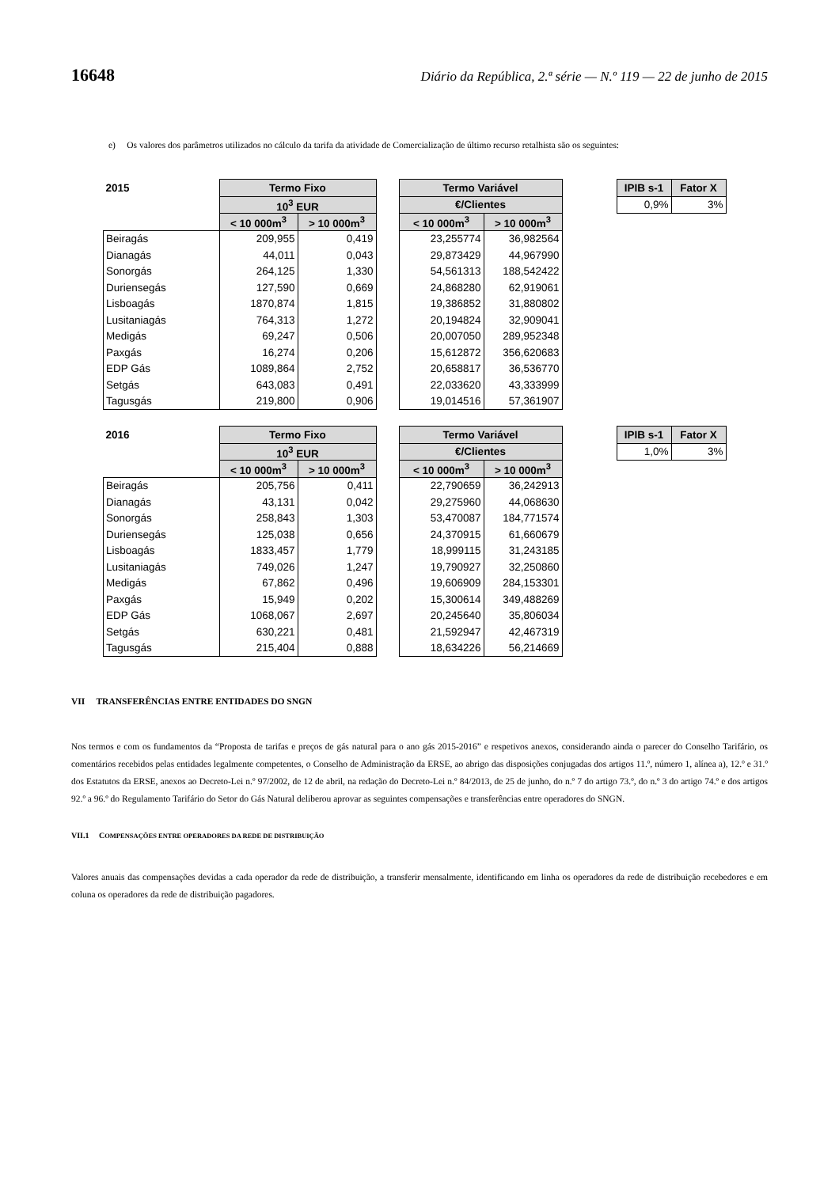16648 Diário da República, 2.ª série — N.º 119 — 22 de junho de 2015
e) Os valores dos parâmetros utilizados no cálculo da tarifa da atividade de Comercialização de último recurso retalhista são os seguintes:
| 2015 | Termo Fixo | | | Termo Variável | |
| | 10<sup>3</sup> EUR | | | €/Clientes | |
| | < 10 000m<sup>3</sup> | > 10 000m<sup>3</sup> | | < 10 000m<sup>3</sup> | > 10 000m<sup>3</sup> |
| Beiragás | 209,955 | 0,419 | | 23,255774 | 36,982564 |
| Dianagás | 44,011 | 0,043 | | 29,873429 | 44,967990 |
| Sonorgás | 264,125 | 1,330 | | 54,561313 | 188,542422 |
| Duriensegás | 127,590 | 0,669 | | 24,868280 | 62,919061 |
| Lisboagás | 1870,874 | 1,815 | | 19,386852 | 31,880802 |
| Lusitaniagás | 764,313 | 1,272 | | 20,194824 | 32,909041 |
| Medigás | 69,247 | 0,506 | | 20,007050 | 289,952348 |
| Paxgás | 16,274 | 0,206 | | 15,612872 | 356,620683 |
| EDP Gás | 1089,864 | 2,752 | | 20,658817 | 36,536770 |
| Setgás | 643,083 | 0,491 | | 22,033620 | 43,333999 |
| Tagusgás | 219,800 | 0,906 | | 19,014516 | 57,361907 |
| IPIB s-1 | Fator X |
| --- | --- |
| 0,9% | 3% |
| 2016 | Termo Fixo | | | Termo Variável | |
| | 10<sup>3</sup> EUR | | | €/Clientes | |
| | < 10 000m<sup>3</sup> | > 10 000m<sup>3</sup> | | < 10 000m<sup>3</sup> | > 10 000m<sup>3</sup> |
| Beiragás | 205,756 | 0,411 | | 22,790659 | 36,242913 |
| Dianagás | 43,131 | 0,042 | | 29,275960 | 44,068630 |
| Sonorgás | 258,843 | 1,303 | | 53,470087 | 184,771574 |
| Duriensegás | 125,038 | 0,656 | | 24,370915 | 61,660679 |
| Lisboagás | 1833,457 | 1,779 | | 18,999115 | 31,243185 |
| Lusitaniagás | 749,026 | 1,247 | | 19,790927 | 32,250860 |
| Medigás | 67,862 | 0,496 | | 19,606909 | 284,153301 |
| Paxgás | 15,949 | 0,202 | | 15,300614 | 349,488269 |
| EDP Gás | 1068,067 | 2,697 | | 20,245640 | 35,806034 |
| Setgás | 630,221 | 0,481 | | 21,592947 | 42,467319 |
| Tagusgás | 215,404 | 0,888 | | 18,634226 | 56,214669 |
| IPIB s-1 | Fator X |
| --- | --- |
| 1,0% | 3% |
VII TRANSFERÊNCIAS ENTRE ENTIDADES DO SNGN
Nos termos e com os fundamentos da “Proposta de tarifas e preços de gás natural para o ano gás 2015-2016” e respetivos anexos, considerando ainda o parecer do Conselho Tarifário, os comentários recebidos pelas entidades legalmente competentes, o Conselho de Administração da ERSE, ao abrigo das disposições conjugadas dos artigos 11.º, número 1, alínea a), 12.º e 31.º dos Estatutos da ERSE, anexos ao Decreto-Lei n.º 97/2002, de 12 de abril, na redação do Decreto-Lei n.º 84/2013, de 25 de junho, do n.º 7 do artigo 73.º, do n.º 3 do artigo 74.º e dos artigos 92.º a 96.º do Regulamento Tarifário do Setor do Gás Natural deliberou aprovar as seguintes compensações e transferências entre operadores do SNGN.
VII.1 COMPENSAÇÕES ENTRE OPERADORES DA REDE DE DISTRIBUIÇÃO
Valores anuais das compensações devidas a cada operador da rede de distribuição, a transferir mensalmente, identificando em linha os operadores da rede de distribuição recebedores e em coluna os operadores da rede de distribuição pagadores.